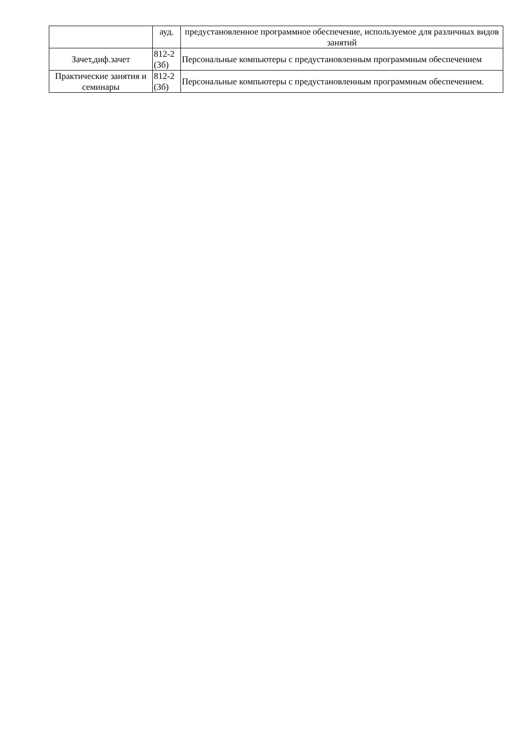| | ауд. | предустановленное программное обеспечение, используемое для различных видов занятий |
| Зачет,диф.зачет | 812-2 (3б) | Персональные компьютеры с предустановленным программным обеспечением |
| Практические занятия и семинары | 812-2 (3б) | Персональные компьютеры с предустановленным программным обеспечением. |